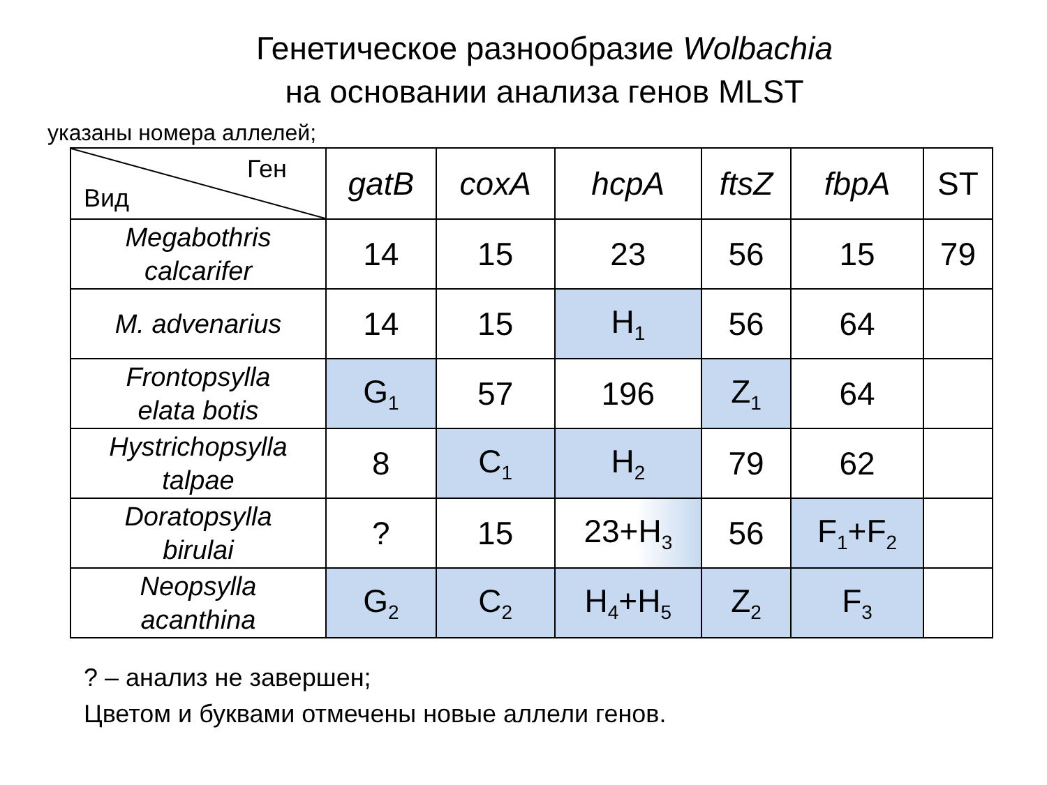Генетическое разнообразие Wolbachia
на основании анализа генов MLST
указаны номера аллелей;
| Ген Вид | gatB | coxA | hcpA | ftsZ | fbpA | ST |
| --- | --- | --- | --- | --- | --- | --- |
| Megabothris calcarifer | 14 | 15 | 23 | 56 | 15 | 79 |
| M. advenarius | 14 | 15 | H<sub>1</sub> | 56 | 64 | |
| Frontopsylla elata botis | G<sub>1</sub> | 57 | 196 | Z<sub>1</sub> | 64 | |
| Hystrichopsylla talpae | 8 | C<sub>1</sub> | H<sub>2</sub> | 79 | 62 | |
| Doratopsylla birulai | ? | 15 | 23+H<sub>3</sub> | 56 | F<sub>1</sub>+F<sub>2</sub> | |
| Neopsylla acanthina | G<sub>2</sub> | C<sub>2</sub> | H<sub>4</sub>+H<sub>5</sub> | Z<sub>2</sub> | F<sub>3</sub> | |
? – анализ не завершен;
Цветом и буквами отмечены новые аллели генов.